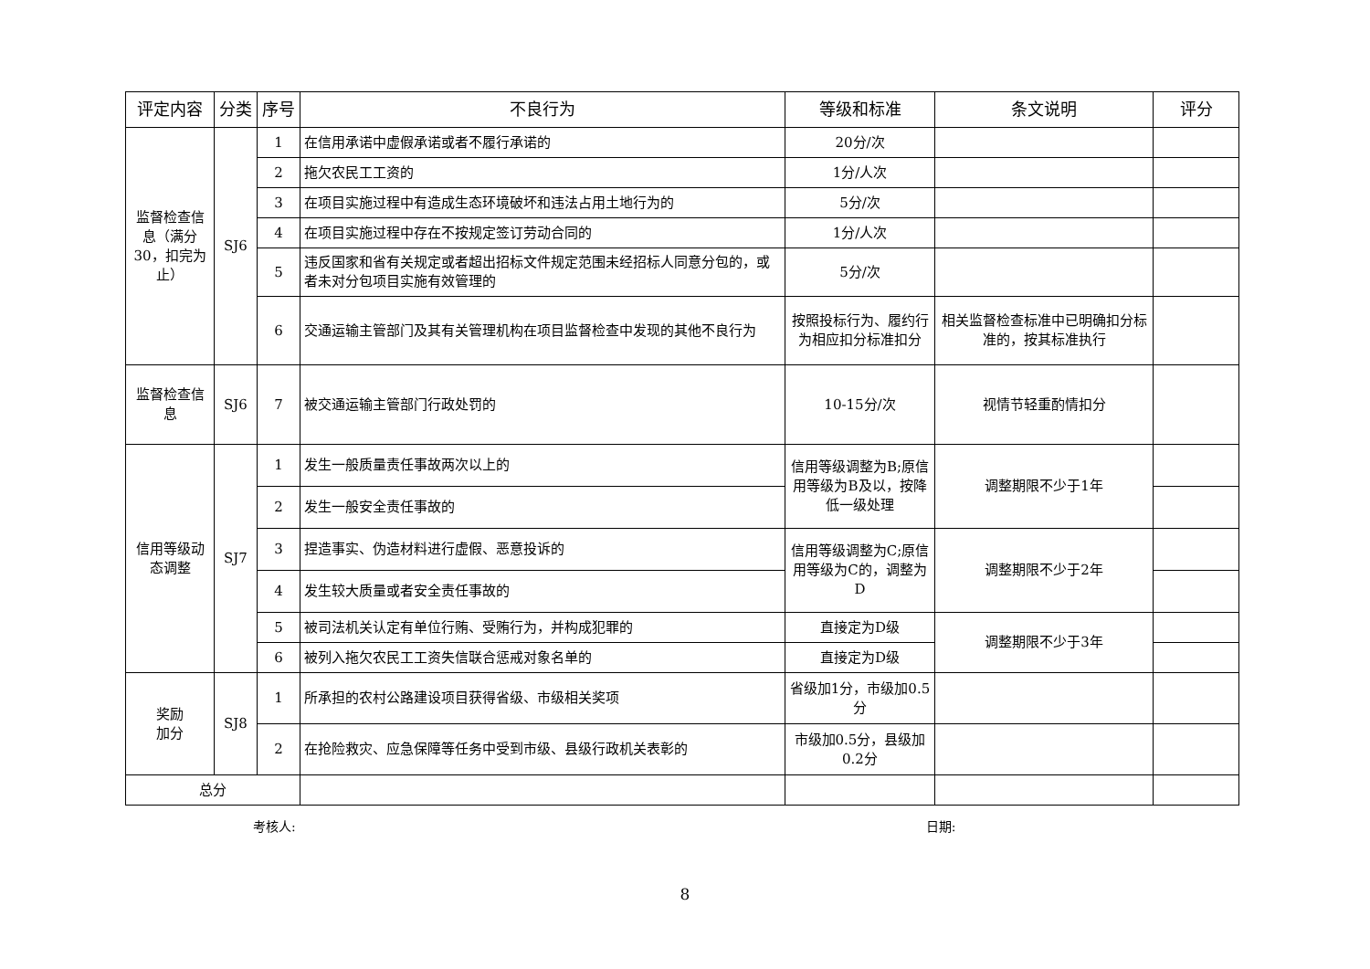| 评定内容 | 分类 | 序号 | 不良行为 | 等级和标准 | 条文说明 | 评分 |
| --- | --- | --- | --- | --- | --- | --- |
| 监督检查信息（满分30，扣完为止） | SJ6 | 1 | 在信用承诺中虚假承诺或者不履行承诺的 | 20分/次 | | |
| | | 2 | 拖欠农民工工资的 | 1分/人次 | | |
| | | 3 | 在项目实施过程中有造成生态环境破坏和违法占用土地行为的 | 5分/次 | | |
| | | 4 | 在项目实施过程中存在不按规定签订劳动合同的 | 1分/人次 | | |
| | | 5 | 违反国家和省有关规定或者超出招标文件规定范围未经招标人同意分包的，或者未对分包项目实施有效管理的 | 5分/次 | | |
| | | 6 | 交通运输主管部门及其有关管理机构在项目监督检查中发现的其他不良行为 | 按照投标行为、履约行为相应扣分标准扣分 | 相关监督检查标准中已明确扣分标准的，按其标准执行 | |
| 监督检查信息 | SJ6 | 7 | 被交通运输主管部门行政处罚的 | 10-15分/次 | 视情节轻重酌情扣分 | |
| 信用等级动态调整 | SJ7 | 1 | 发生一般质量责任事故两次以上的 | 信用等级调整为B;原信用等级为B及以，按降低一级处理 | 调整期限不少于1年 | |
| | | 2 | 发生一般安全责任事故的 | | | |
| | | 3 | 捏造事实、伪造材料进行虚假、恶意投诉的 | 信用等级调整为C;原信用等级为C的，调整为D | 调整期限不少于2年 | |
| | | 4 | 发生较大质量或者安全责任事故的 | | | |
| | | 5 | 被司法机关认定有单位行贿、受贿行为，并构成犯罪的 | 直接定为D级 | 调整期限不少于3年 | |
| | | 6 | 被列入拖欠农民工工资失信联合惩戒对象名单的 | 直接定为D级 | | |
| 奖励 加分 | SJ8 | 1 | 所承担的农村公路建设项目获得省级、市级相关奖项 | 省级加1分，市级加0.5分 | | |
| | | 2 | 在抢险救灾、应急保障等任务中受到市级、县级行政机关表彰的 | 市级加0.5分，县级加0.2分 | | |
| 总分 | | | | | | |
考核人: 日期:
8